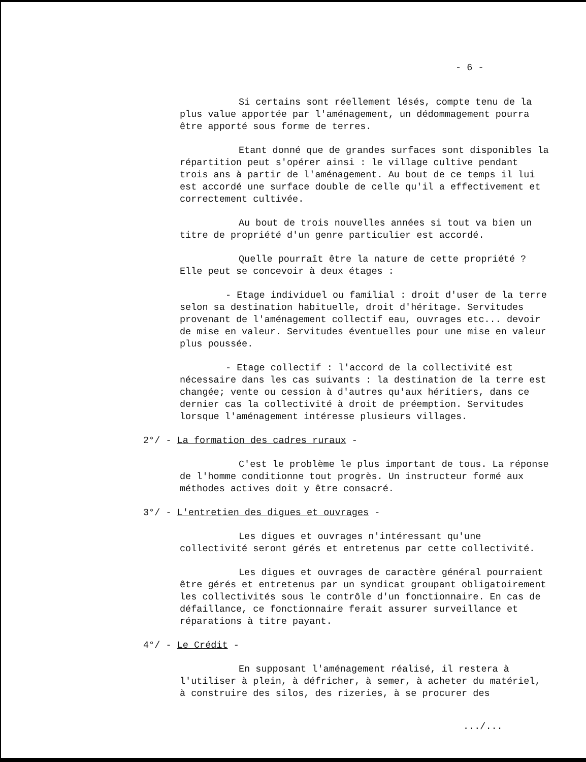- 6 -
Si certains sont réellement lésés, compte tenu de la plus value apportée par l'aménagement, un dédommagement pourra être apporté sous forme de terres.
Etant donné que de grandes surfaces sont disponibles la répartition peut s'opérer ainsi : le village cultive pendant trois ans à partir de l'aménagement. Au bout de ce temps il lui est accordé une surface double de celle qu'il a effectivement et correctement cultivée.
Au bout de trois nouvelles années si tout va bien un titre de propriété d'un genre particulier est accordé.
Quelle pourraît être la nature de cette propriété ? Elle peut se concevoir à deux étages :
- Etage individuel ou familial : droit d'user de la terre selon sa destination habituelle, droit d'héritage. Servitudes provenant de l'aménagement collectif eau, ouvrages etc... devoir de mise en valeur. Servitudes éventuelles pour une mise en valeur plus poussée.
- Etage collectif : l'accord de la collectivité est nécessaire dans les cas suivants : la destination de la terre est changée; vente ou cession à d'autres qu'aux héritiers, dans ce dernier cas la collectivité à droit de préemption. Servitudes lorsque l'aménagement intéresse plusieurs villages.
2°/ - La formation des cadres ruraux -
C'est le problème le plus important de tous. La réponse de l'homme conditionne tout progrès. Un instructeur formé aux méthodes actives doit y être consacré.
3°/ - L'entretien des digues et ouvrages -
Les digues et ouvrages n'intéressant qu'une collectivité seront gérés et entretenus par cette collectivité.
Les digues et ouvrages de caractère général pourraient être gérés et entretenus par un syndicat groupant obligatoirement les collectivités sous le contrôle d'un fonctionnaire. En cas de défaillance, ce fonctionnaire ferait assurer surveillance et réparations à titre payant.
4°/ - Le Crédit -
En supposant l'aménagement réalisé, il restera à l'utiliser à plein, à défricher, à semer, à acheter du matériel, à construire des silos, des rizeries, à se procurer des
.../...